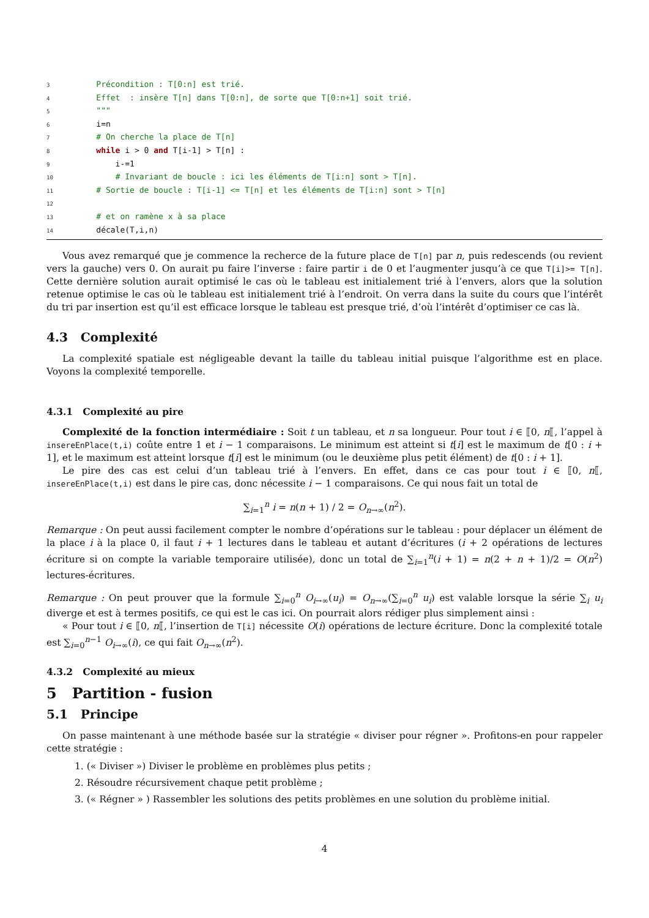3 Précondition : T[0:n] est trié.
4 Effet : insère T[n] dans T[0:n], de sorte que T[0:n+1] soit trié.
5 """
6 i=n
7 # On cherche la place de T[n]
8 while i > 0 and T[i-1] > T[n] :
9 i-=1
10 # Invariant de boucle : ici les éléments de T[i:n] sont > T[n].
11 # Sortie de boucle : T[i-1] <= T[n] et les éléments de T[i:n] sont > T[n]
12
13 # et on ramène x à sa place
14 décale(T,i,n)
Vous avez remarqué que je commence la recherce de la future place de T[n] par n, puis redescends (ou revient vers la gauche) vers 0. On aurait pu faire l’inverse : faire partir i de 0 et l’augmenter jusqu’à ce que T[i]>= T[n]. Cette dernière solution aurait optimisé le cas où le tableau est initialement trié à l’envers, alors que la solution retenue optimise le cas où le tableau est initialement trié à l’endroit. On verra dans la suite du cours que l’intérêt du tri par insertion est qu’il est efficace lorsque le tableau est presque trié, d’où l’intérêt d’optimiser ce cas là.
4.3 Complexité
La complexité spatiale est négligeable devant la taille du tableau initial puisque l’algorithme est en place. Voyons la complexité temporelle.
4.3.1 Complexité au pire
Complexité de la fonction intermédiaire : Soit t un tableau, et n sa longueur. Pour tout i ∈ ⟦0, n⟦, l’appel à insereEnPlace(t,i) coûte entre 1 et i − 1 comparaisons. Le minimum est atteint si t[i] est le maximum de t[0 : i + 1], et le maximum est atteint lorsque t[i] est le minimum (ou le deuxième plus petit élément) de t[0 : i + 1].
Le pire des cas est celui d’un tableau trié à l’envers. En effet, dans ce cas pour tout i ∈ ⟦0, n⟦, insereEnPlace(t,i) est dans le pire cas, donc nécessite i − 1 comparaisons. Ce qui nous fait un total de
∑<sub>i=1</sub><sup>n</sup> i = n(n + 1) / 2 = O<sub>n→∞</sub>(n<sup>2</sup>).
Remarque : On peut aussi facilement compter le nombre d’opérations sur le tableau : pour déplacer un élément de la place i à la place 0, il faut i + 1 lectures dans le tableau et autant d’écritures (i + 2 opérations de lectures écriture si on compte la variable temporaire utilisée), donc un total de ∑<sub>i=1</sub><sup>n</sup>(i + 1) = n(2 + n + 1)/2 = O(n<sup>2</sup>) lectures-écritures.
Remarque : On peut prouver que la formule ∑<sub>i=0</sub><sup>n</sup> O<sub>i→∞</sub>(u<sub>i</sub>) = O<sub>n→∞</sub>(∑<sub>i=0</sub><sup>n</sup> u<sub>i</sub>) est valable lorsque la série ∑<sub>i</sub> u<sub>i</sub> diverge et est à termes positifs, ce qui est le cas ici. On pourrait alors rédiger plus simplement ainsi :
« Pour tout i ∈ ⟦0, n⟦, l’insertion de T[i] nécessite O(i) opérations de lecture écriture. Donc la complexité totale est ∑<sub>i=0</sub><sup>n−1</sup> O<sub>i→∞</sub>(i), ce qui fait O<sub>n→∞</sub>(n<sup>2</sup>).
4.3.2 Complexité au mieux
5 Partition - fusion
5.1 Principe
On passe maintenant à une méthode basée sur la stratégie « diviser pour régner ». Profitons-en pour rappeler cette stratégie :
1. (« Diviser ») Diviser le problème en problèmes plus petits ;
2. Résoudre récursivement chaque petit problème ;
3. (« Régner » ) Rassembler les solutions des petits problèmes en une solution du problème initial.
4